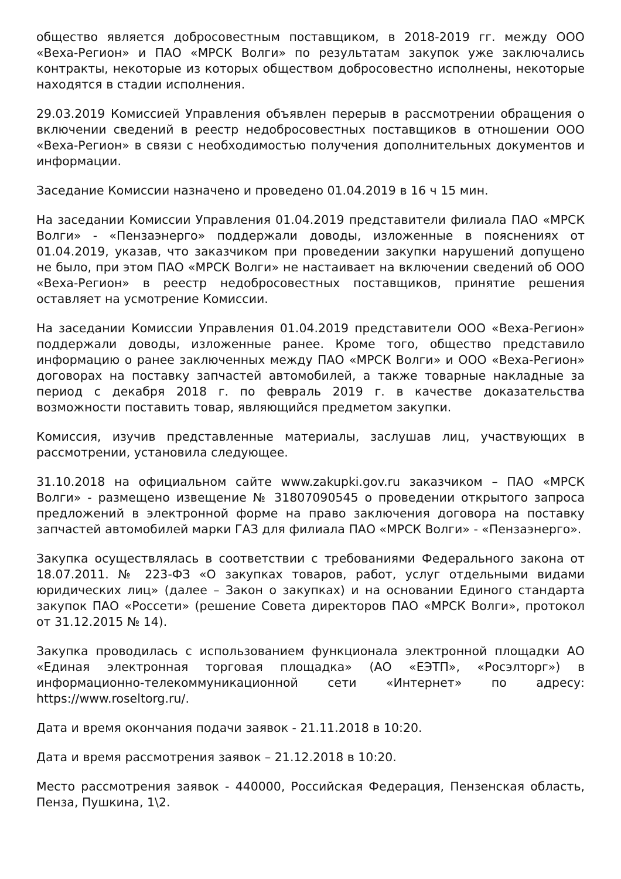общество является добросовестным поставщиком, в 2018-2019 гг. между ООО «Веха-Регион» и ПАО «МРСК Волги» по результатам закупок уже заключались контракты, некоторые из которых обществом добросовестно исполнены, некоторые находятся в стадии исполнения.
29.03.2019 Комиссией Управления объявлен перерыв в рассмотрении обращения о включении сведений в реестр недобросовестных поставщиков в отношении ООО «Веха-Регион» в связи с необходимостью получения дополнительных документов и информации.
Заседание Комиссии назначено и проведено 01.04.2019 в 16 ч 15 мин.
На заседании Комиссии Управления 01.04.2019 представители филиала ПАО «МРСК Волги» - «Пензаэнерго» поддержали доводы, изложенные в пояснениях от 01.04.2019, указав, что заказчиком при проведении закупки нарушений допущено не было, при этом ПАО «МРСК Волги» не настаивает на включении сведений об ООО «Веха-Регион» в реестр недобросовестных поставщиков, принятие решения оставляет на усмотрение Комиссии.
На заседании Комиссии Управления 01.04.2019 представители ООО «Веха-Регион» поддержали доводы, изложенные ранее. Кроме того, общество представило информацию о ранее заключенных между ПАО «МРСК Волги» и ООО «Веха-Регион» договорах на поставку запчастей автомобилей, а также товарные накладные за период с декабря 2018 г. по февраль 2019 г. в качестве доказательства возможности поставить товар, являющийся предметом закупки.
Комиссия, изучив представленные материалы, заслушав лиц, участвующих в рассмотрении, установила следующее.
31.10.2018 на официальном сайте www.zakupki.gov.ru заказчиком – ПАО «МРСК Волги» - размещено извещение № 31807090545 о проведении открытого запроса предложений в электронной форме на право заключения договора на поставку запчастей автомобилей марки ГАЗ для филиала ПАО «МРСК Волги» - «Пензаэнерго».
Закупка осуществлялась в соответствии с требованиями Федерального закона от 18.07.2011. № 223-ФЗ «О закупках товаров, работ, услуг отдельными видами юридических лиц» (далее – Закон о закупках) и на основании Единого стандарта закупок ПАО «Россети» (решение Совета директоров ПАО «МРСК Волги», протокол от 31.12.2015 № 14).
Закупка проводилась с использованием функционала электронной площадки АО «Единая электронная торговая площадка» (АО «ЕЭТП», «Росэлторг») в информационно-телекоммуникационной сети «Интернет» по адресу: https://www.roseltorg.ru/.
Дата и время окончания подачи заявок - 21.11.2018 в 10:20.
Дата и время рассмотрения заявок – 21.12.2018 в 10:20.
Место рассмотрения заявок - 440000, Российская Федерация, Пензенская область, Пенза, Пушкина, 1\2.